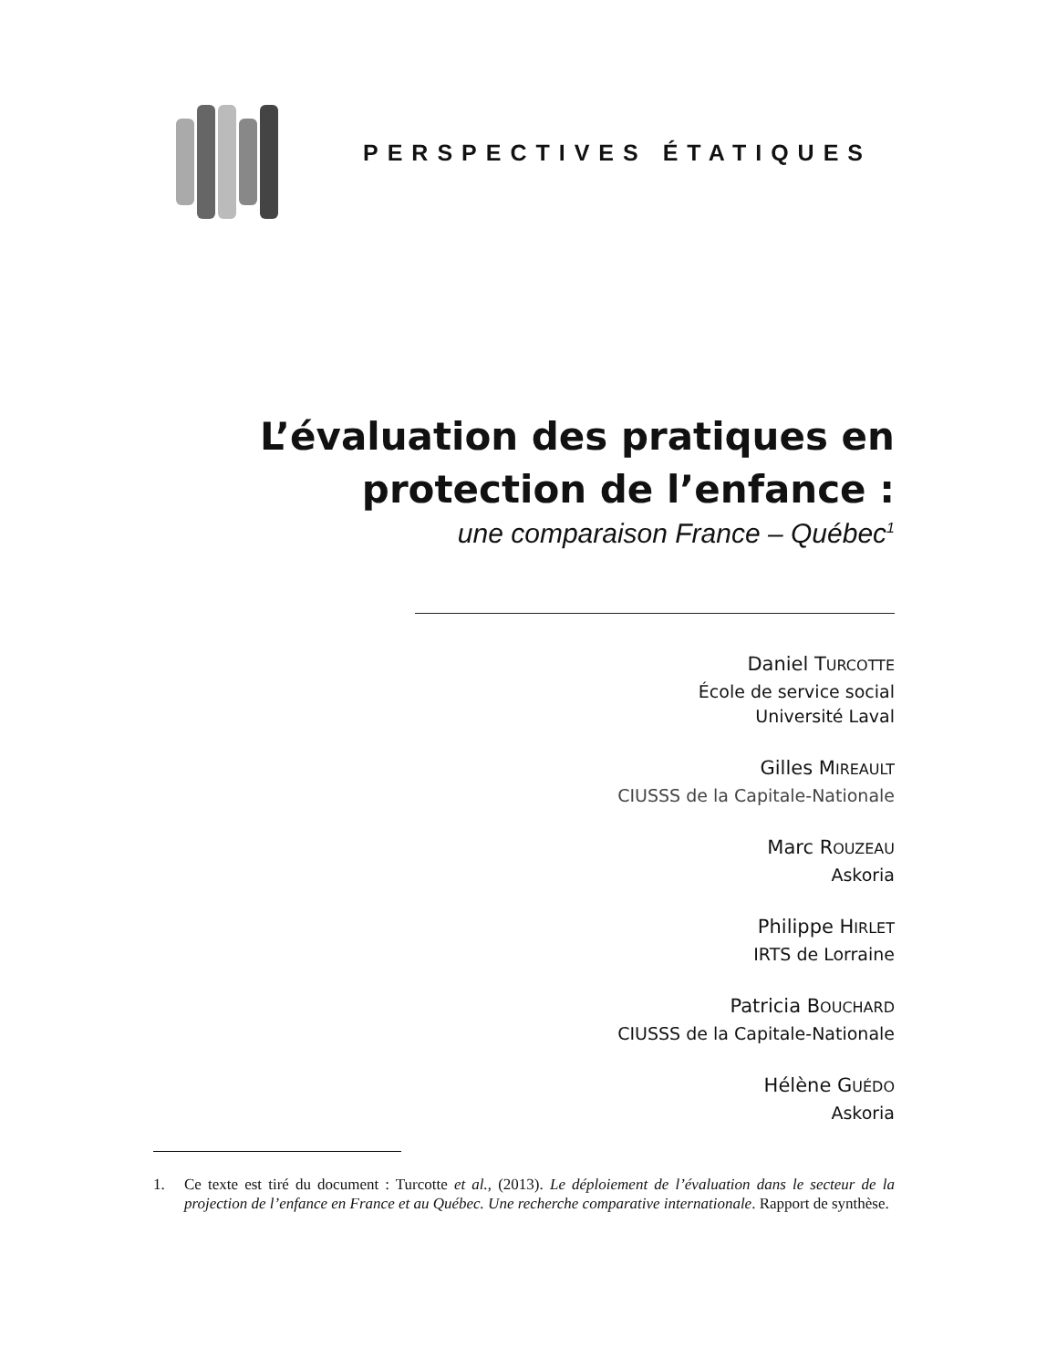PERSPECTIVES ÉTATIQUES
L’évaluation des pratiques en
protection de l’enfance :
une comparaison France – Québec<sup>1</sup>
Daniel TURCOTTE
École de service social
Université Laval
Gilles MIREAULT
CIUSSS de la Capitale-Nationale
Marc ROUZEAU
Askoria
Philippe HIRLET
IRTS de Lorraine
Patricia BOUCHARD
CIUSSS de la Capitale-Nationale
Hélène GUÉDO
Askoria
1. Ce texte est tiré du document : Turcotte et al., (2013). Le déploiement de l’évaluation dans le secteur de la projection de l’enfance en France et au Québec. Une recherche comparative internationale. Rapport de synthèse.